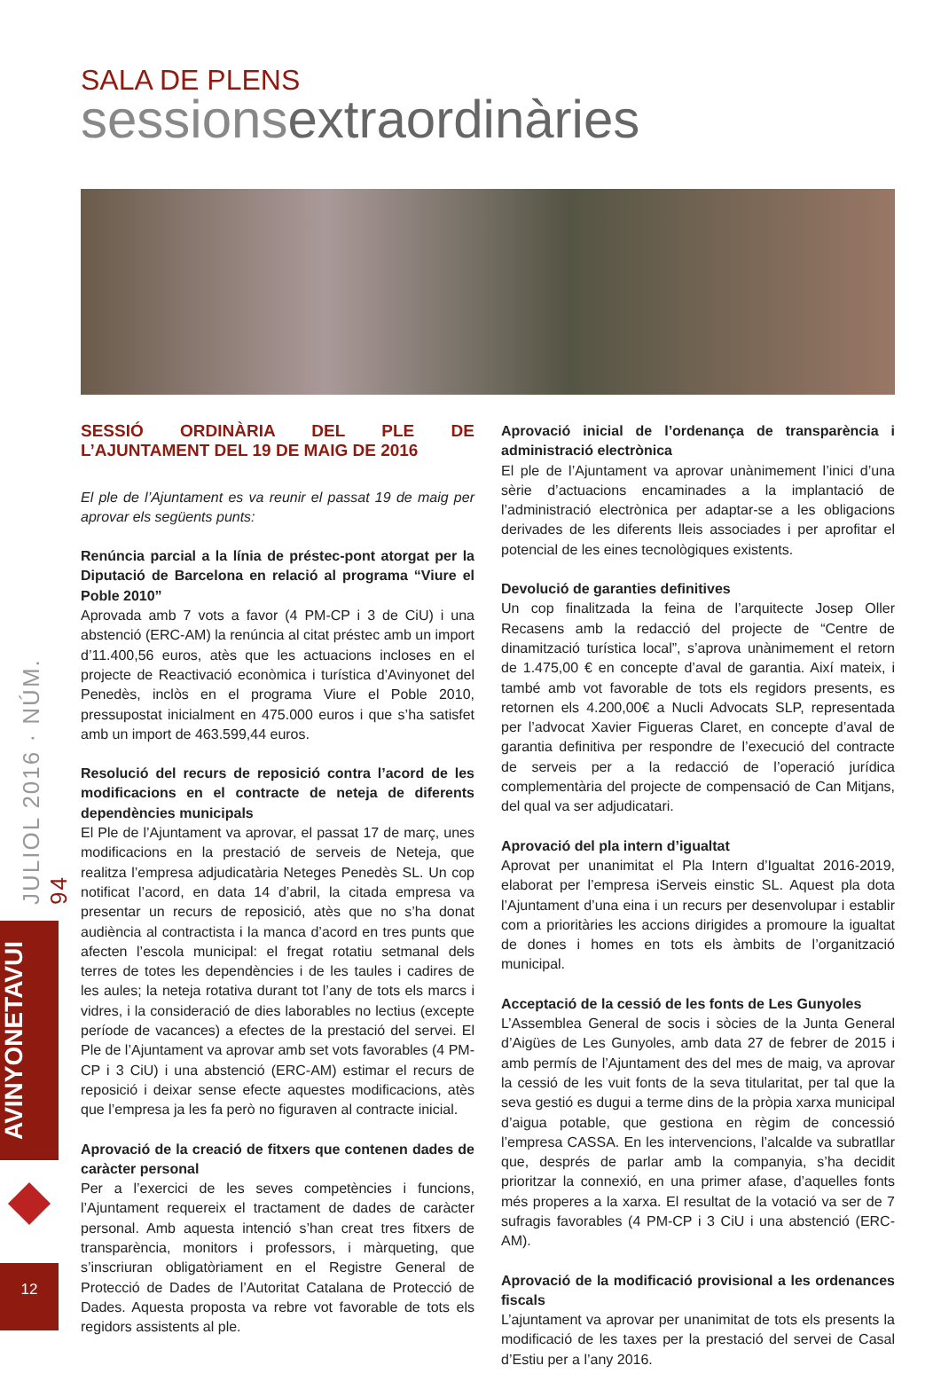JULIOL 2016 · NÚM. 94
AVINYONETAVUI
12
SALA DE PLENS
sessionsextraordinàries
SESSIÓ ORDINÀRIA DEL PLE DE L’AJUNTAMENT DEL 19 DE MAIG DE 2016
El ple de l’Ajuntament es va reunir el passat 19 de maig per aprovar els següents punts:
Renúncia parcial a la línia de préstec-pont atorgat per la Diputació de Barcelona en relació al programa “Viure el Poble 2010”
Aprovada amb 7 vots a favor (4 PM-CP i 3 de CiU) i una abstenció (ERC-AM) la renúncia al citat préstec amb un import d’11.400,56 euros, atès que les actuacions incloses en el projecte de Reactivació econòmica i turística d’Avinyonet del Penedès, inclòs en el programa Viure el Poble 2010, pressupostat inicialment en 475.000 euros i que s’ha satisfet amb un import de 463.599,44 euros.
Resolució del recurs de reposició contra l’acord de les modificacions en el contracte de neteja de diferents dependències municipals
El Ple de l’Ajuntament va aprovar, el passat 17 de març, unes modificacions en la prestació de serveis de Neteja, que realitza l’empresa adjudicatària Neteges Penedès SL. Un cop notificat l’acord, en data 14 d’abril, la citada empresa va presentar un recurs de reposició, atès que no s’ha donat audiència al contractista i la manca d’acord en tres punts que afecten l’escola municipal: el fregat rotatiu setmanal dels terres de totes les dependències i de les taules i cadires de les aules; la neteja rotativa durant tot l’any de tots els marcs i vidres, i la consideració de dies laborables no lectius (excepte període de vacances) a efectes de la prestació del servei. El Ple de l’Ajuntament va aprovar amb set vots favorables (4 PM-CP i 3 CiU) i una abstenció (ERC-AM) estimar el recurs de reposició i deixar sense efecte aquestes modificacions, atès que l’empresa ja les fa però no figuraven al contracte inicial.
Aprovació de la creació de fitxers que contenen dades de caràcter personal
Per a l’exercici de les seves competències i funcions, l’Ajuntament requereix el tractament de dades de caràcter personal. Amb aquesta intenció s’han creat tres fitxers de transparència, monitors i professors, i màrqueting, que s’inscriuran obligatòriament en el Registre General de Protecció de Dades de l’Autoritat Catalana de Protecció de Dades. Aquesta proposta va rebre vot favorable de tots els regidors assistents al ple.
Aprovació inicial de l’ordenança de transparència i administració electrònica
El ple de l’Ajuntament va aprovar unànimement l’inici d’una sèrie d’actuacions encaminades a la implantació de l’administració electrònica per adaptar-se a les obligacions derivades de les diferents lleis associades i per aprofitar el potencial de les eines tecnològiques existents.
Devolució de garanties definitives
Un cop finalitzada la feina de l’arquitecte Josep Oller Recasens amb la redacció del projecte de “Centre de dinamització turística local”, s’aprova unànimement el retorn de 1.475,00 € en concepte d’aval de garantia. Així mateix, i també amb vot favorable de tots els regidors presents, es retornen els 4.200,00€ a Nucli Advocats SLP, representada per l’advocat Xavier Figueras Claret, en concepte d’aval de garantia definitiva per respondre de l’execució del contracte de serveis per a la redacció de l’operació jurídica complementària del projecte de compensació de Can Mitjans, del qual va ser adjudicatari.
Aprovació del pla intern d’igualtat
Aprovat per unanimitat el Pla Intern d’Igualtat 2016-2019, elaborat per l’empresa iServeis einstic SL. Aquest pla dota l’Ajuntament d’una eina i un recurs per desenvolupar i establir com a prioritàries les accions dirigides a promoure la igualtat de dones i homes en tots els àmbits de l’organització municipal.
Acceptació de la cessió de les fonts de Les Gunyoles
L’Assemblea General de socis i sòcies de la Junta General d’Aigües de Les Gunyoles, amb data 27 de febrer de 2015 i amb permís de l’Ajuntament des del mes de maig, va aprovar la cessió de les vuit fonts de la seva titularitat, per tal que la seva gestió es dugui a terme dins de la pròpia xarxa municipal d’aigua potable, que gestiona en règim de concessió l’empresa CASSA. En les intervencions, l’alcalde va subratllar que, després de parlar amb la companyia, s’ha decidit prioritzar la connexió, en una primer afase, d’aquelles fonts més properes a la xarxa. El resultat de la votació va ser de 7 sufragis favorables (4 PM-CP i 3 CiU i una abstenció (ERC-AM).
Aprovació de la modificació provisional a les ordenances fiscals
L’ajuntament va aprovar per unanimitat de tots els presents la modificació de les taxes per la prestació del servei de Casal d’Estiu per a l’any 2016.